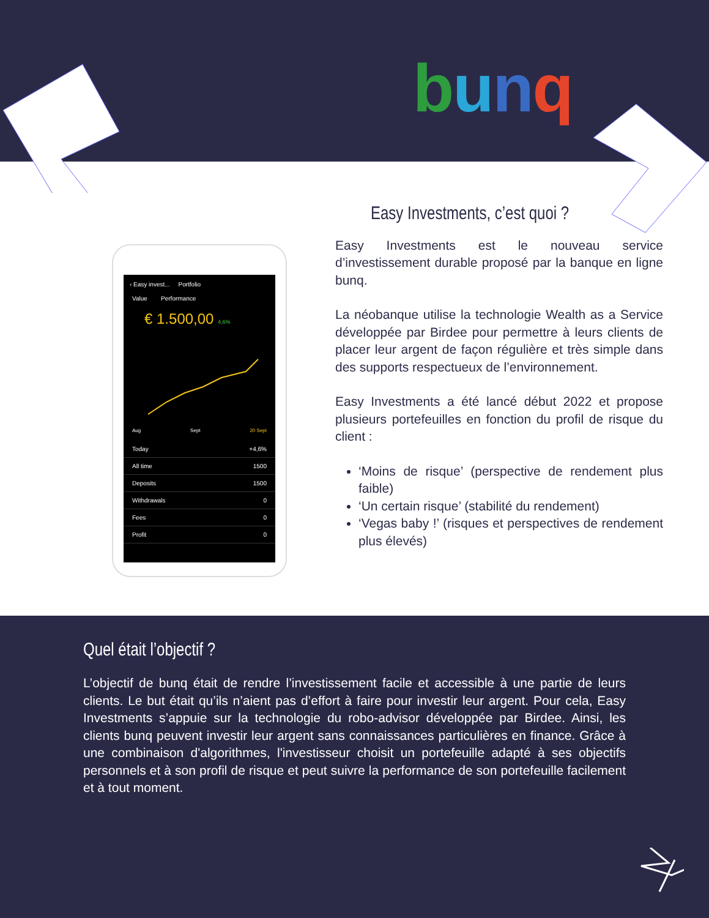bunq
‹ Easy invest... Portfolio
Value Performance
€ 1.500,00 4,6%
Aug Sept 20 Sept
Today +4,6%
All time 1500
Deposits 1500
Withdrawals 0
Fees 0
Profit 0
Easy Investments, c’est quoi ?
Easy Investments est le nouveau service d’investissement durable proposé par la banque en ligne bunq.
La néobanque utilise la technologie Wealth as a Service développée par Birdee pour permettre à leurs clients de placer leur argent de façon régulière et très simple dans des supports respectueux de l’environnement.
Easy Investments a été lancé début 2022 et propose plusieurs portefeuilles en fonction du profil de risque du client :
‘Moins de risque’ (perspective de rendement plus faible)
‘Un certain risque’ (stabilité du rendement)
‘Vegas baby !’ (risques et perspectives de rendement plus élevés)
Quel était l’objectif ?
L’objectif de bunq était de rendre l’investissement facile et accessible à une partie de leurs clients. Le but était qu’ils n’aient pas d’effort à faire pour investir leur argent. Pour cela, Easy Investments s’appuie sur la technologie du robo-advisor développée par Birdee. Ainsi, les clients bunq peuvent investir leur argent sans connaissances particulières en finance. Grâce à une combinaison d'algorithmes, l'investisseur choisit un portefeuille adapté à ses objectifs personnels et à son profil de risque et peut suivre la performance de son portefeuille facilement et à tout moment.